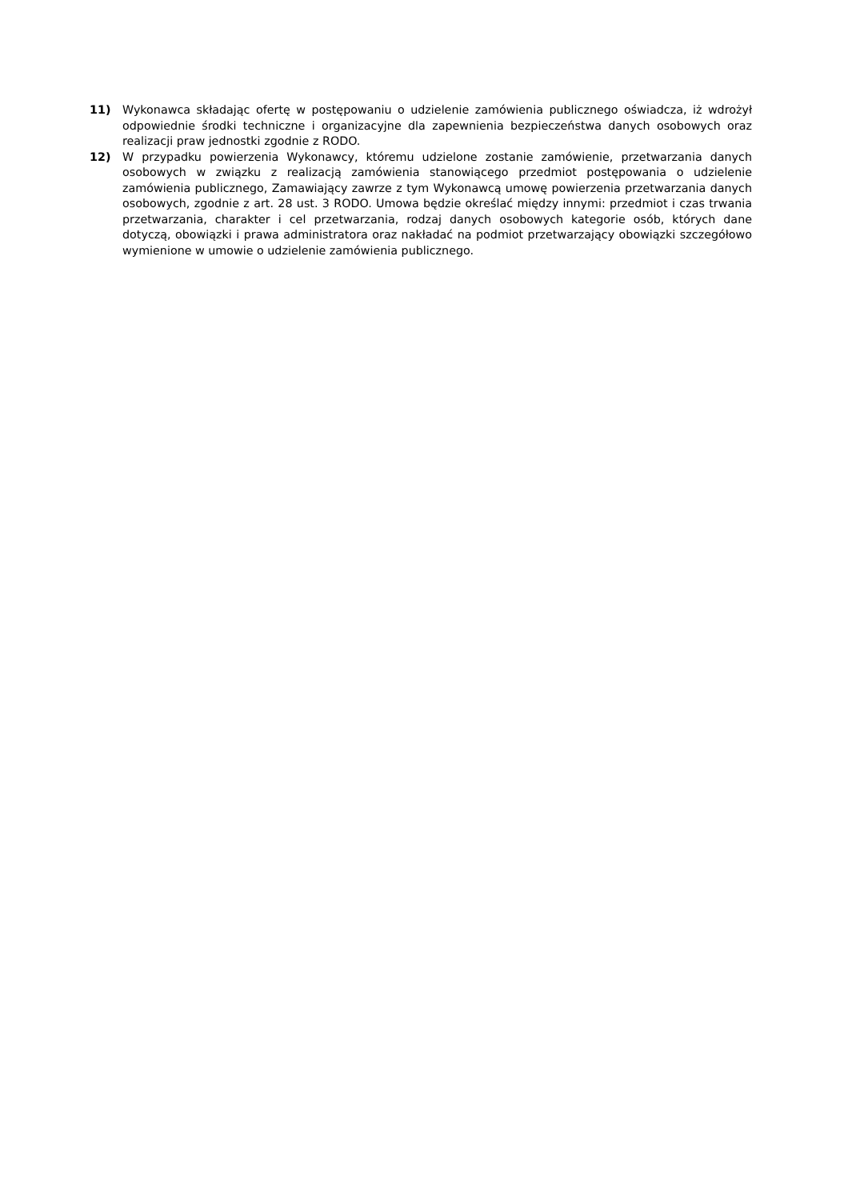11) Wykonawca składając ofertę w postępowaniu o udzielenie zamówienia publicznego oświadcza, iż wdrożył odpowiednie środki techniczne i organizacyjne dla zapewnienia bezpieczeństwa danych osobowych oraz realizacji praw jednostki zgodnie z RODO.
12) W przypadku powierzenia Wykonawcy, któremu udzielone zostanie zamówienie, przetwarzania danych osobowych w związku z realizacją zamówienia stanowiącego przedmiot postępowania o udzielenie zamówienia publicznego, Zamawiający zawrze z tym Wykonawcą umowę powierzenia przetwarzania danych osobowych, zgodnie z art. 28 ust. 3 RODO. Umowa będzie określać między innymi: przedmiot i czas trwania przetwarzania, charakter i cel przetwarzania, rodzaj danych osobowych kategorie osób, których dane dotyczą, obowiązki i prawa administratora oraz nakładać na podmiot przetwarzający obowiązki szczegółowo wymienione w umowie o udzielenie zamówienia publicznego.